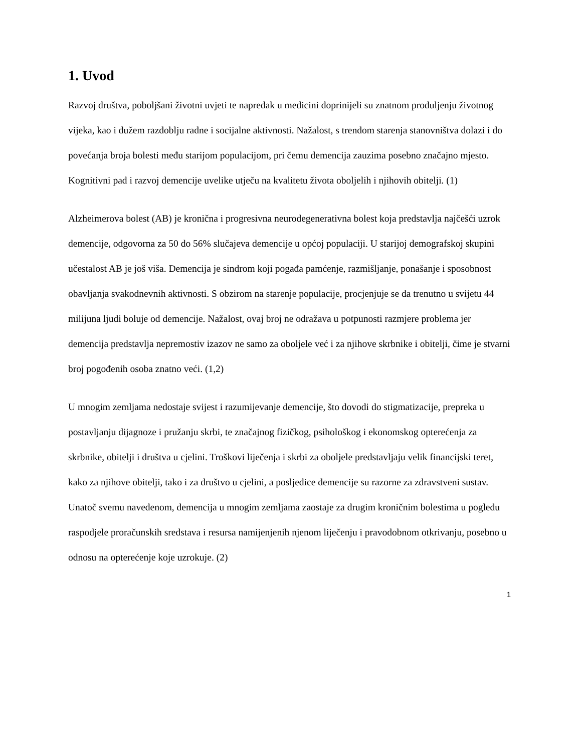1. Uvod
Razvoj društva, poboljšani životni uvjeti te napredak u medicini doprinijeli su znatnom produljenju životnog vijeka, kao i dužem razdoblju radne i socijalne aktivnosti. Nažalost, s trendom starenja stanovništva dolazi i do povećanja broja bolesti među starijom populacijom, pri čemu demencija zauzima posebno značajno mjesto. Kognitivni pad i razvoj demencije uvelike utječu na kvalitetu života oboljelih i njihovih obitelji. (1)
Alzheimerova bolest (AB) je kronična i progresivna neurodegenerativna bolest koja predstavlja najčešći uzrok demencije, odgovorna za 50 do 56% slučajeva demencije u općoj populaciji. U starijoj demografskoj skupini učestalost AB je još viša. Demencija je sindrom koji pogađa pamćenje, razmišljanje, ponašanje i sposobnost obavljanja svakodnevnih aktivnosti. S obzirom na starenje populacije, procjenjuje se da trenutno u svijetu 44 milijuna ljudi boluje od demencije. Nažalost, ovaj broj ne odražava u potpunosti razmjere problema jer demencija predstavlja nepremostiv izazov ne samo za oboljele već i za njihove skrbnike i obitelji, čime je stvarni broj pogođenih osoba znatno veći. (1,2)
U mnogim zemljama nedostaje svijest i razumijevanje demencije, što dovodi do stigmatizacije, prepreka u postavljanju dijagnoze i pružanju skrbi, te značajnog fizičkog, psihološkog i ekonomskog opterećenja za skrbnike, obitelji i društva u cjelini. Troškovi liječenja i skrbi za oboljele predstavljaju velik financijski teret, kako za njihove obitelji, tako i za društvo u cjelini, a posljedice demencije su razorne za zdravstveni sustav. Unatoč svemu navedenom, demencija u mnogim zemljama zaostaje za drugim kroničnim bolestima u pogledu raspodjele proračunskih sredstava i resursa namijenjenih njenom liječenju i pravodobnom otkrivanju, posebno u odnosu na opterećenje koje uzrokuje. (2)
1